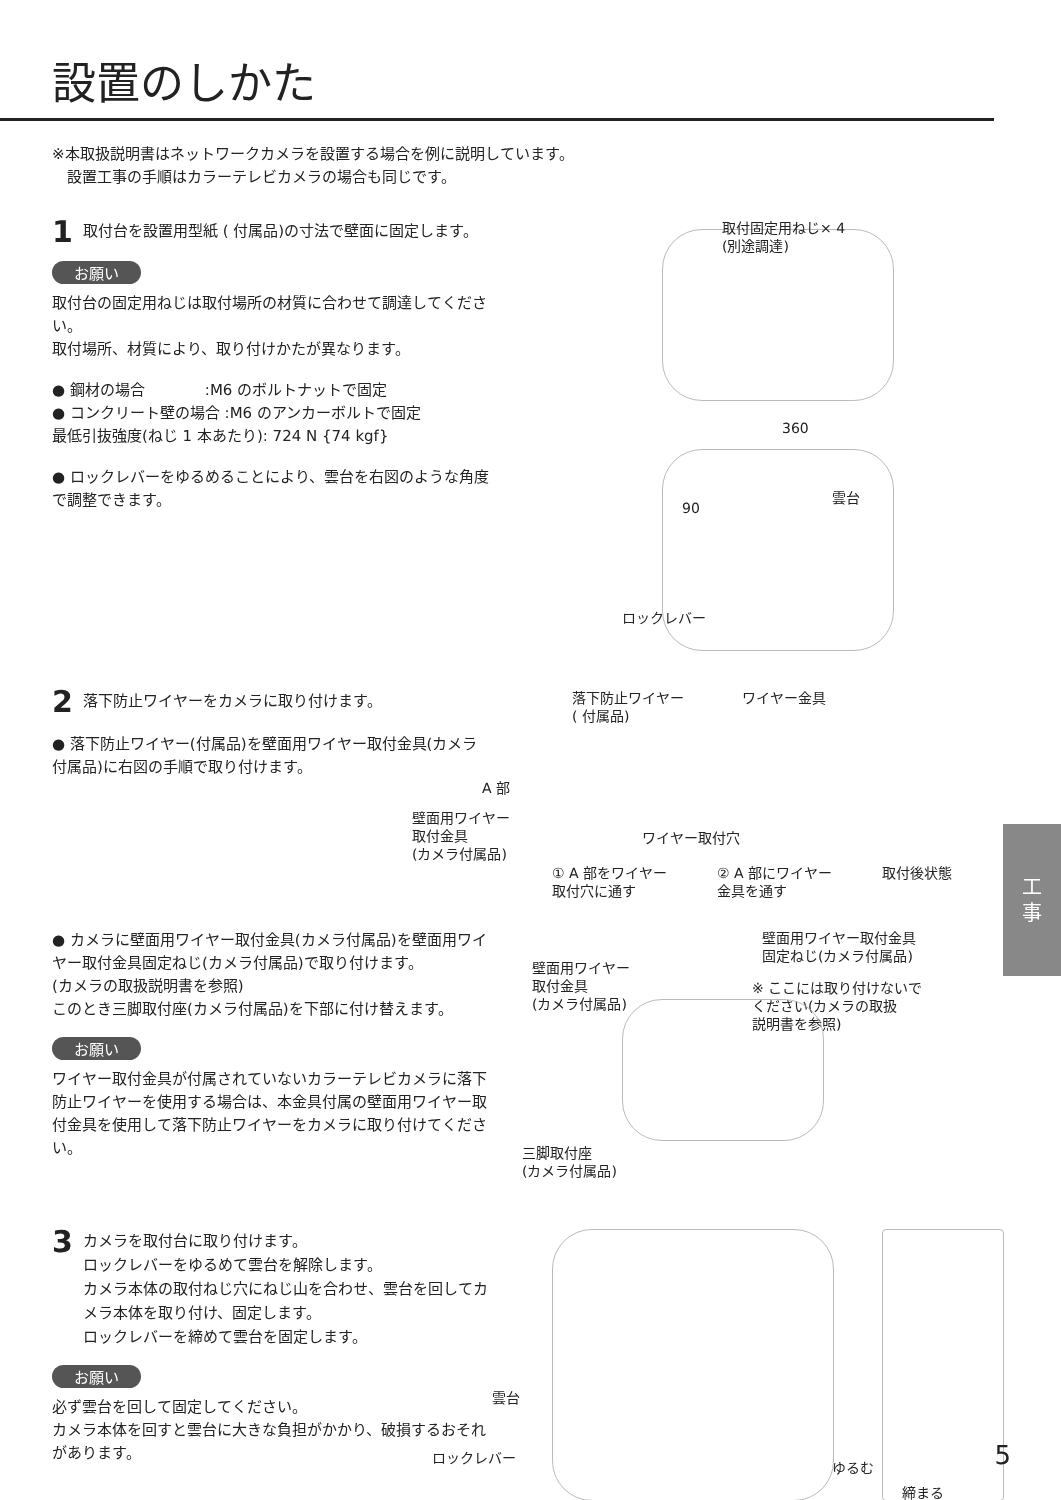設置のしかた
※本取扱説明書はネットワークカメラを設置する場合を例に説明しています。
　設置工事の手順はカラーテレビカメラの場合も同じです。
1 取付台を設置用型紙 ( 付属品)の寸法で壁面に固定します。
お願い
取付台の固定用ねじは取付場所の材質に合わせて調達してください。
取付場所、材質により、取り付けかたが異なります。
● 鋼材の場合　　　　:M6 のボルトナットで固定
● コンクリート壁の場合 :M6 のアンカーボルトで固定
最低引抜強度(ねじ 1 本あたり): 724 N {74 kgf}
● ロックレバーをゆるめることにより、雲台を右図のような角度で調整できます。
取付固定用ねじ× 4
(別途調達)
360
90
雲台
ロックレバー
2 落下防止ワイヤーをカメラに取り付けます。
● 落下防止ワイヤー(付属品)を壁面用ワイヤー取付金具(カメラ付属品)に右図の手順で取り付けます。
落下防止ワイヤー
( 付属品)
ワイヤー金具
A 部
壁面用ワイヤー
取付金具
(カメラ付属品)
ワイヤー取付穴
① A 部をワイヤー
取付穴に通す
② A 部にワイヤー
金具を通す
取付後状態
● カメラに壁面用ワイヤー取付金具(カメラ付属品)を壁面用ワイヤー取付金具固定ねじ(カメラ付属品)で取り付けます。
(カメラの取扱説明書を参照)
このとき三脚取付座(カメラ付属品)を下部に付け替えます。
お願い
ワイヤー取付金具が付属されていないカラーテレビカメラに落下防止ワイヤーを使用する場合は、本金具付属の壁面用ワイヤー取付金具を使用して落下防止ワイヤーをカメラに取り付けてください。
壁面用ワイヤー取付金具
固定ねじ(カメラ付属品)
壁面用ワイヤー
取付金具
(カメラ付属品)
※ ここには取り付けないで
ください(カメラの取扱
説明書を参照)
三脚取付座
(カメラ付属品)
3 カメラを取付台に取り付けます。
ロックレバーをゆるめて雲台を解除します。
カメラ本体の取付ねじ穴にねじ山を合わせ、雲台を回してカメラ本体を取り付け、固定します。
ロックレバーを締めて雲台を固定します。
お願い
必ず雲台を回して固定してください。
カメラ本体を回すと雲台に大きな負担がかかり、破損するおそれがあります。
雲台
ロックレバー
ゆるむ
締まる
工
事
5